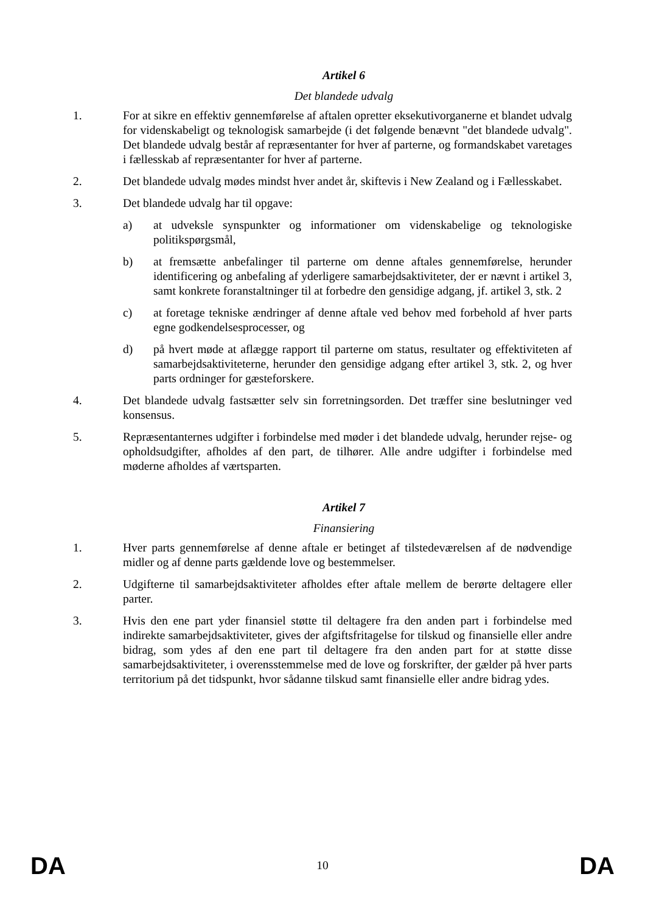Artikel 6
Det blandede udvalg
1. For at sikre en effektiv gennemførelse af aftalen opretter eksekutivorganerne et blandet udvalg for videnskabeligt og teknologisk samarbejde (i det følgende benævnt "det blandede udvalg". Det blandede udvalg består af repræsentanter for hver af parterne, og formandskabet varetages i fællesskab af repræsentanter for hver af parterne.
2. Det blandede udvalg mødes mindst hver andet år, skiftevis i New Zealand og i Fællesskabet.
3. Det blandede udvalg har til opgave:
a) at udveksle synspunkter og informationer om videnskabelige og teknologiske politikspørgsmål,
b) at fremsætte anbefalinger til parterne om denne aftales gennemførelse, herunder identificering og anbefaling af yderligere samarbejdsaktiviteter, der er nævnt i artikel 3, samt konkrete foranstaltninger til at forbedre den gensidige adgang, jf. artikel 3, stk. 2
c) at foretage tekniske ændringer af denne aftale ved behov med forbehold af hver parts egne godkendelsesprocesser, og
d) på hvert møde at aflægge rapport til parterne om status, resultater og effektiviteten af samarbejdsaktiviteterne, herunder den gensidige adgang efter artikel 3, stk. 2, og hver parts ordninger for gæsteforskere.
4. Det blandede udvalg fastsætter selv sin forretningsorden. Det træffer sine beslutninger ved konsensus.
5. Repræsentanternes udgifter i forbindelse med møder i det blandede udvalg, herunder rejse- og opholdsudgifter, afholdes af den part, de tilhører. Alle andre udgifter i forbindelse med møderne afholdes af værtsparten.
Artikel 7
Finansiering
1. Hver parts gennemførelse af denne aftale er betinget af tilstedeværelsen af de nødvendige midler og af denne parts gældende love og bestemmelser.
2. Udgifterne til samarbejdsaktiviteter afholdes efter aftale mellem de berørte deltagere eller parter.
3. Hvis den ene part yder finansiel støtte til deltagere fra den anden part i forbindelse med indirekte samarbejdsaktiviteter, gives der afgiftsfritagelse for tilskud og finansielle eller andre bidrag, som ydes af den ene part til deltagere fra den anden part for at støtte disse samarbejdsaktiviteter, i overensstemmelse med de love og forskrifter, der gælder på hver parts territorium på det tidspunkt, hvor sådanne tilskud samt finansielle eller andre bidrag ydes.
DA 10 DA